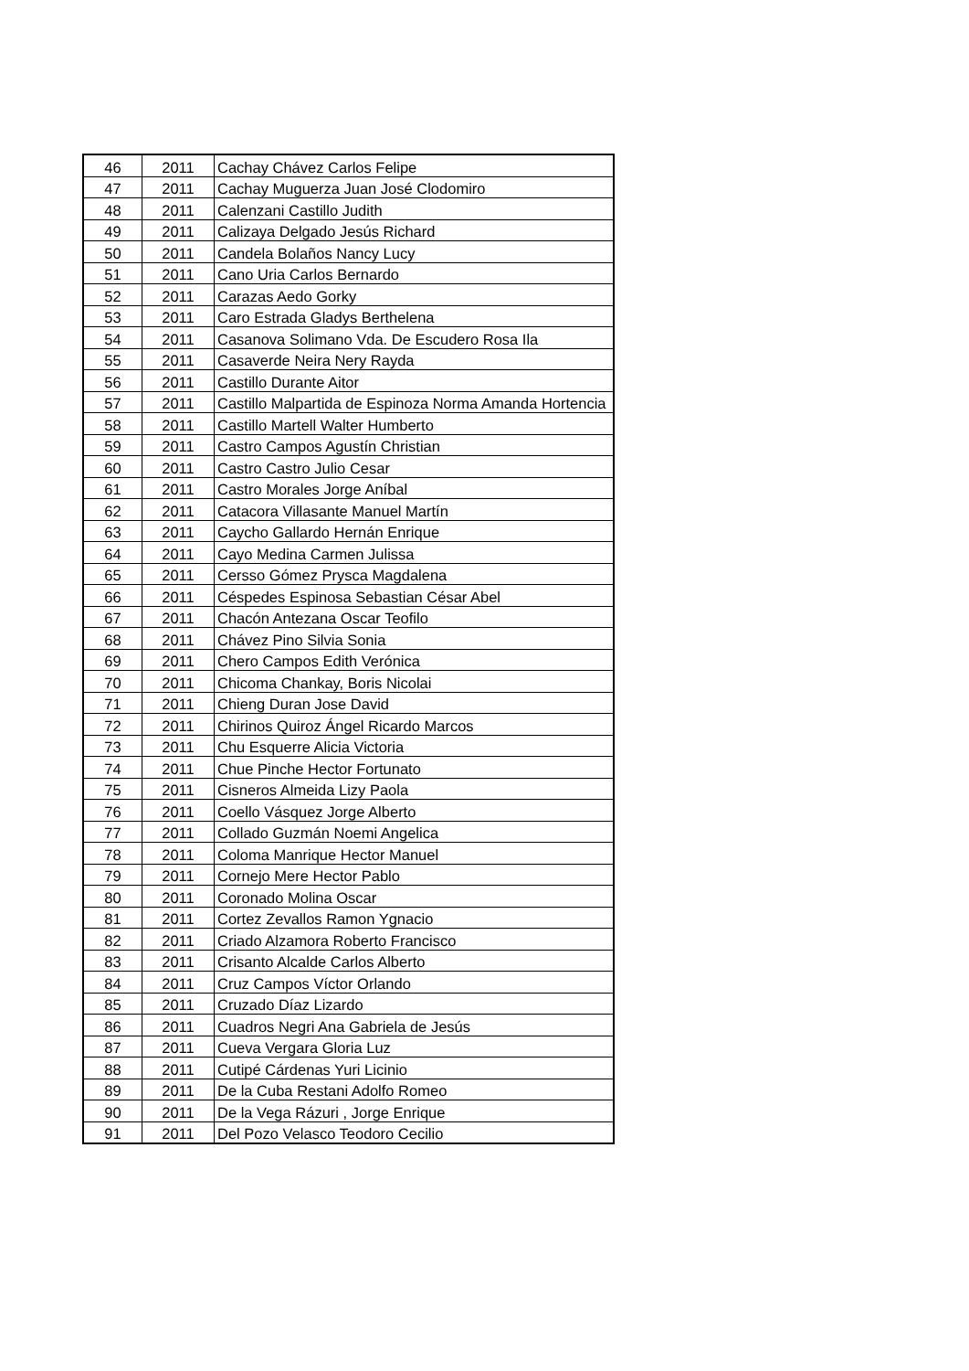| 46 | 2011 | Cachay Chávez Carlos Felipe |
| 47 | 2011 | Cachay Muguerza Juan José Clodomiro |
| 48 | 2011 | Calenzani Castillo Judith |
| 49 | 2011 | Calizaya Delgado Jesús Richard |
| 50 | 2011 | Candela Bolaños Nancy Lucy |
| 51 | 2011 | Cano Uria Carlos Bernardo |
| 52 | 2011 | Carazas Aedo Gorky |
| 53 | 2011 | Caro Estrada Gladys Berthelena |
| 54 | 2011 | Casanova Solimano Vda. De Escudero Rosa Ila |
| 55 | 2011 | Casaverde Neira Nery Rayda |
| 56 | 2011 | Castillo Durante Aitor |
| 57 | 2011 | Castillo Malpartida de Espinoza Norma Amanda Hortencia |
| 58 | 2011 | Castillo Martell Walter Humberto |
| 59 | 2011 | Castro Campos Agustín Christian |
| 60 | 2011 | Castro Castro Julio Cesar |
| 61 | 2011 | Castro Morales Jorge Aníbal |
| 62 | 2011 | Catacora Villasante Manuel Martín |
| 63 | 2011 | Caycho Gallardo Hernán Enrique |
| 64 | 2011 | Cayo Medina Carmen Julissa |
| 65 | 2011 | Cersso Gómez Prysca Magdalena |
| 66 | 2011 | Céspedes Espinosa Sebastian César Abel |
| 67 | 2011 | Chacón Antezana Oscar Teofilo |
| 68 | 2011 | Chávez Pino Silvia Sonia |
| 69 | 2011 | Chero Campos Edith Verónica |
| 70 | 2011 | Chicoma Chankay, Boris Nicolai |
| 71 | 2011 | Chieng Duran Jose David |
| 72 | 2011 | Chirinos Quiroz Ángel Ricardo Marcos |
| 73 | 2011 | Chu Esquerre Alicia Victoria |
| 74 | 2011 | Chue Pinche Hector Fortunato |
| 75 | 2011 | Cisneros Almeida Lizy Paola |
| 76 | 2011 | Coello Vásquez Jorge Alberto |
| 77 | 2011 | Collado Guzmán Noemi Angelica |
| 78 | 2011 | Coloma Manrique Hector Manuel |
| 79 | 2011 | Cornejo Mere Hector Pablo |
| 80 | 2011 | Coronado Molina Oscar |
| 81 | 2011 | Cortez Zevallos Ramon Ygnacio |
| 82 | 2011 | Criado Alzamora Roberto Francisco |
| 83 | 2011 | Crisanto Alcalde Carlos Alberto |
| 84 | 2011 | Cruz Campos Víctor Orlando |
| 85 | 2011 | Cruzado Díaz Lizardo |
| 86 | 2011 | Cuadros Negri Ana Gabriela de Jesús |
| 87 | 2011 | Cueva Vergara Gloria Luz |
| 88 | 2011 | Cutipé Cárdenas Yuri Licinio |
| 89 | 2011 | De la Cuba Restani Adolfo Romeo |
| 90 | 2011 | De la Vega Rázuri , Jorge Enrique |
| 91 | 2011 | Del Pozo Velasco Teodoro Cecilio |